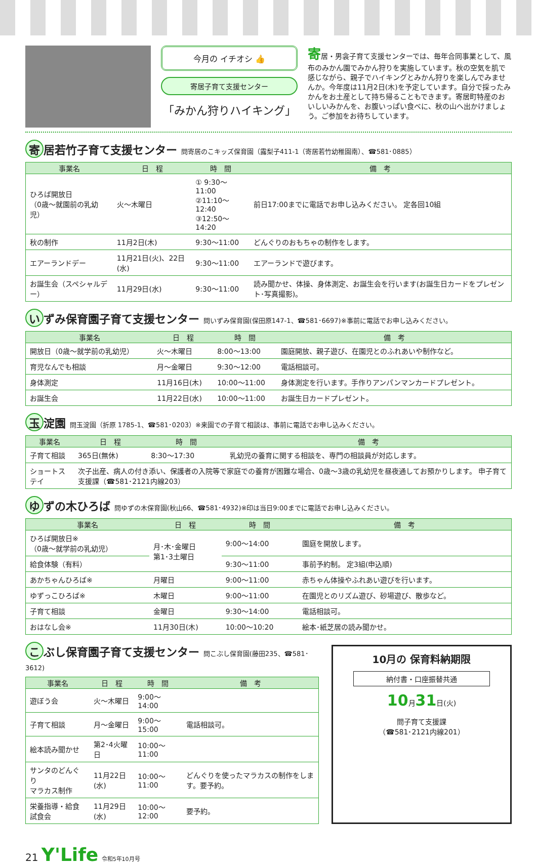今月の イチオシ 👍
寄居子育て支援センター
「みかん狩りハイキング」
寄居・男衾子育て支援センターでは、毎年合同事業として、風布のみかん園でみかん狩りを実施しています。秋の空気を肌で感じながら、親子でハイキングとみかん狩りを楽しんでみませんか。今年度は11月2日(木)を予定しています。自分で採ったみかんをお土産として持ち帰ることもできます。寄居町特産のおいしいみかんを、お腹いっぱい食べに、秋の山へ出かけましょう。ご参加をお待ちしています。
寄 居若竹子育て支援センター 問寄居のこキッズ保育園（露梨子411-1（寄居若竹幼稚園南）、☎581･0885）
| 事業名 | 日 程 | 時 間 | 備 考 |
| --- | --- | --- | --- |
| ひろば開放日 （0歳～就園前の乳幼児） | 火～木曜日 | ① 9:30～11:00 ②11:10～12:40 ③12:50～14:20 | 前日17:00までに電話でお申し込みください。 定各回10組 |
| 秋の制作 | 11月2日(木) | 9:30～11:00 | どんぐりのおもちゃの制作をします。 |
| エアーランドデー | 11月21日(火)、22日(水) | 9:30～11:00 | エアーランドで遊びます。 |
| お誕生会（スペシャルデー） | 11月29日(水) | 9:30～11:00 | 読み聞かせ、体操、身体測定、お誕生会を行います(お誕生日カードをプレゼント･写真撮影)。 |
い ずみ保育園子育て支援センター 問いずみ保育園(保田原147-1、☎581･6697)※事前に電話でお申し込みください。
| 事業名 | 日 程 | 時 間 | 備 考 |
| --- | --- | --- | --- |
| 開放日（0歳～就学前の乳幼児） | 火～木曜日 | 8:00～13:00 | 園庭開放、親子遊び、在園児とのふれあいや制作など。 |
| 育児なんでも相談 | 月～金曜日 | 9:30～12:00 | 電話相談可。 |
| 身体測定 | 11月16日(木) | 10:00～11:00 | 身体測定を行います。手作りアンパンマンカードプレゼント。 |
| お誕生会 | 11月22日(水) | 10:00～11:00 | お誕生日カードプレゼント。 |
玉 淀園 問玉淀園（折原 1785-1、☎581･0203）※来園での子育て相談は、事前に電話でお申し込みください。
| 事業名 | 日 程 | 時 間 | 備 考 |
| --- | --- | --- | --- |
| 子育て相談 | 365日(無休) | 8:30～17:30 | 乳幼児の養育に関する相談を、専門の相談員が対応します。 |
| ショートステイ | 次子出産、病人の付き添い、保護者の入院等で家庭での養育が困難な場合、0歳～3歳の乳幼児を昼夜通してお預かりします。 申子育て支援課（☎581･2121内線203） | | |
ゆ ずの木ひろば 問ゆずの木保育園(秋山66、☎581･4932)※印は当日9:00までに電話でお申し込みください。
| 事業名 | 日 程 | 時 間 | 備 考 |
| --- | --- | --- | --- |
| ひろば開放日※ （0歳～就学前の乳幼児） | 月･木･金曜日 第1･3土曜日 | 9:00～14:00 | 園庭を開放します。 |
| 給食体験（有料） | | 9:30～11:00 | 事前予約制。 定3組(申込順) |
| あかちゃんひろば※ | 月曜日 | 9:00～11:00 | 赤ちゃん体操やふれあい遊びを行います。 |
| ゆずっこひろば※ | 木曜日 | 9:00～11:00 | 在園児とのリズム遊び、砂場遊び、散歩など。 |
| 子育て相談 | 金曜日 | 9:30～14:00 | 電話相談可。 |
| おはなし会※ | 11月30日(木) | 10:00～10:20 | 絵本･紙芝居の読み聞かせ。 |
こ ぶし保育園子育て支援センター 問こぶし保育園(藤田235、☎581･3612)
| 事業名 | 日 程 | 時 間 | 備 考 |
| --- | --- | --- | --- |
| 遊ぼう会 | 火～木曜日 | 9:00～14:00 | |
| 子育て相談 | 月～金曜日 | 9:00～15:00 | 電話相談可。 |
| 絵本読み聞かせ | 第2･4火曜日 | 10:00～11:00 | |
| サンタのどんぐり マラカス制作 | 11月22日(水) | 10:00～11:00 | どんぐりを使ったマラカスの制作をします。要予約。 |
| 栄養指導・給食試食会 | 11月29日(水) | 10:00～12:00 | 要予約。 |
10月の 保育料納期限
納付書・口座振替共通
10月31日(火)
問子育て支援課
（☎581･2121内線201）
21 Y'Life 令和5年10月号